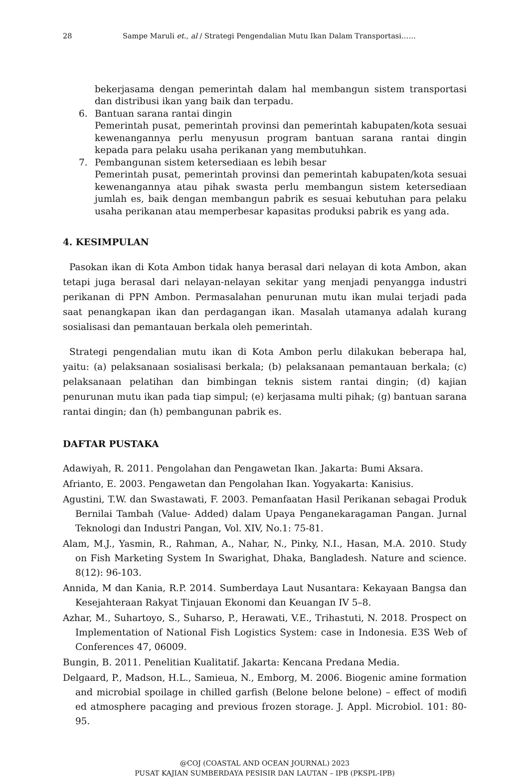28 Sampe Maruli et., al / Strategi Pengendalian Mutu Ikan Dalam Transportasi……
bekerjasama dengan pemerintah dalam hal membangun sistem transportasi dan distribusi ikan yang baik dan terpadu.
6. Bantuan sarana rantai dingin
Pemerintah pusat, pemerintah provinsi dan pemerintah kabupaten/kota sesuai kewenangannya perlu menyusun program bantuan sarana rantai dingin kepada para pelaku usaha perikanan yang membutuhkan.
7. Pembangunan sistem ketersediaan es lebih besar
Pemerintah pusat, pemerintah provinsi dan pemerintah kabupaten/kota sesuai kewenangannya atau pihak swasta perlu membangun sistem ketersediaan jumlah es, baik dengan membangun pabrik es sesuai kebutuhan para pelaku usaha perikanan atau memperbesar kapasitas produksi pabrik es yang ada.
4. KESIMPULAN
Pasokan ikan di Kota Ambon tidak hanya berasal dari nelayan di kota Ambon, akan tetapi juga berasal dari nelayan-nelayan sekitar yang menjadi penyangga industri perikanan di PPN Ambon. Permasalahan penurunan mutu ikan mulai terjadi pada saat penangkapan ikan dan perdagangan ikan. Masalah utamanya adalah kurang sosialisasi dan pemantauan berkala oleh pemerintah.
Strategi pengendalian mutu ikan di Kota Ambon perlu dilakukan beberapa hal, yaitu: (a) pelaksanaan sosialisasi berkala; (b) pelaksanaan pemantauan berkala; (c) pelaksanaan pelatihan dan bimbingan teknis sistem rantai dingin; (d) kajian penurunan mutu ikan pada tiap simpul; (e) kerjasama multi pihak; (g) bantuan sarana rantai dingin; dan (h) pembangunan pabrik es.
DAFTAR PUSTAKA
Adawiyah, R. 2011. Pengolahan dan Pengawetan Ikan. Jakarta: Bumi Aksara.
Afrianto, E. 2003. Pengawetan dan Pengolahan Ikan. Yogyakarta: Kanisius.
Agustini, T.W. dan Swastawati, F. 2003. Pemanfaatan Hasil Perikanan sebagai Produk Bernilai Tambah (Value- Added) dalam Upaya Penganekaragaman Pangan. Jurnal Teknologi dan Industri Pangan, Vol. XIV, No.1: 75-81.
Alam, M.J., Yasmin, R., Rahman, A., Nahar, N., Pinky, N.I., Hasan, M.A. 2010. Study on Fish Marketing System In Swarighat, Dhaka, Bangladesh. Nature and science. 8(12): 96-103.
Annida, M dan Kania, R.P. 2014. Sumberdaya Laut Nusantara: Kekayaan Bangsa dan Kesejahteraan Rakyat Tinjauan Ekonomi dan Keuangan IV 5–8.
Azhar, M., Suhartoyo, S., Suharso, P., Herawati, V.E., Trihastuti, N. 2018. Prospect on Implementation of National Fish Logistics System: case in Indonesia. E3S Web of Conferences 47, 06009.
Bungin, B. 2011. Penelitian Kualitatif. Jakarta: Kencana Predana Media.
Delgaard, P., Madson, H.L., Samieua, N., Emborg, M. 2006. Biogenic amine formation and microbial spoilage in chilled garfish (Belone belone belone) – effect of modifi ed atmosphere pacaging and previous frozen storage. J. Appl. Microbiol. 101: 80-95.
@COJ (COASTAL AND OCEAN JOURNAL) 2023
PUSAT KAJIAN SUMBERDAYA PESISIR DAN LAUTAN – IPB (PKSPL-IPB)